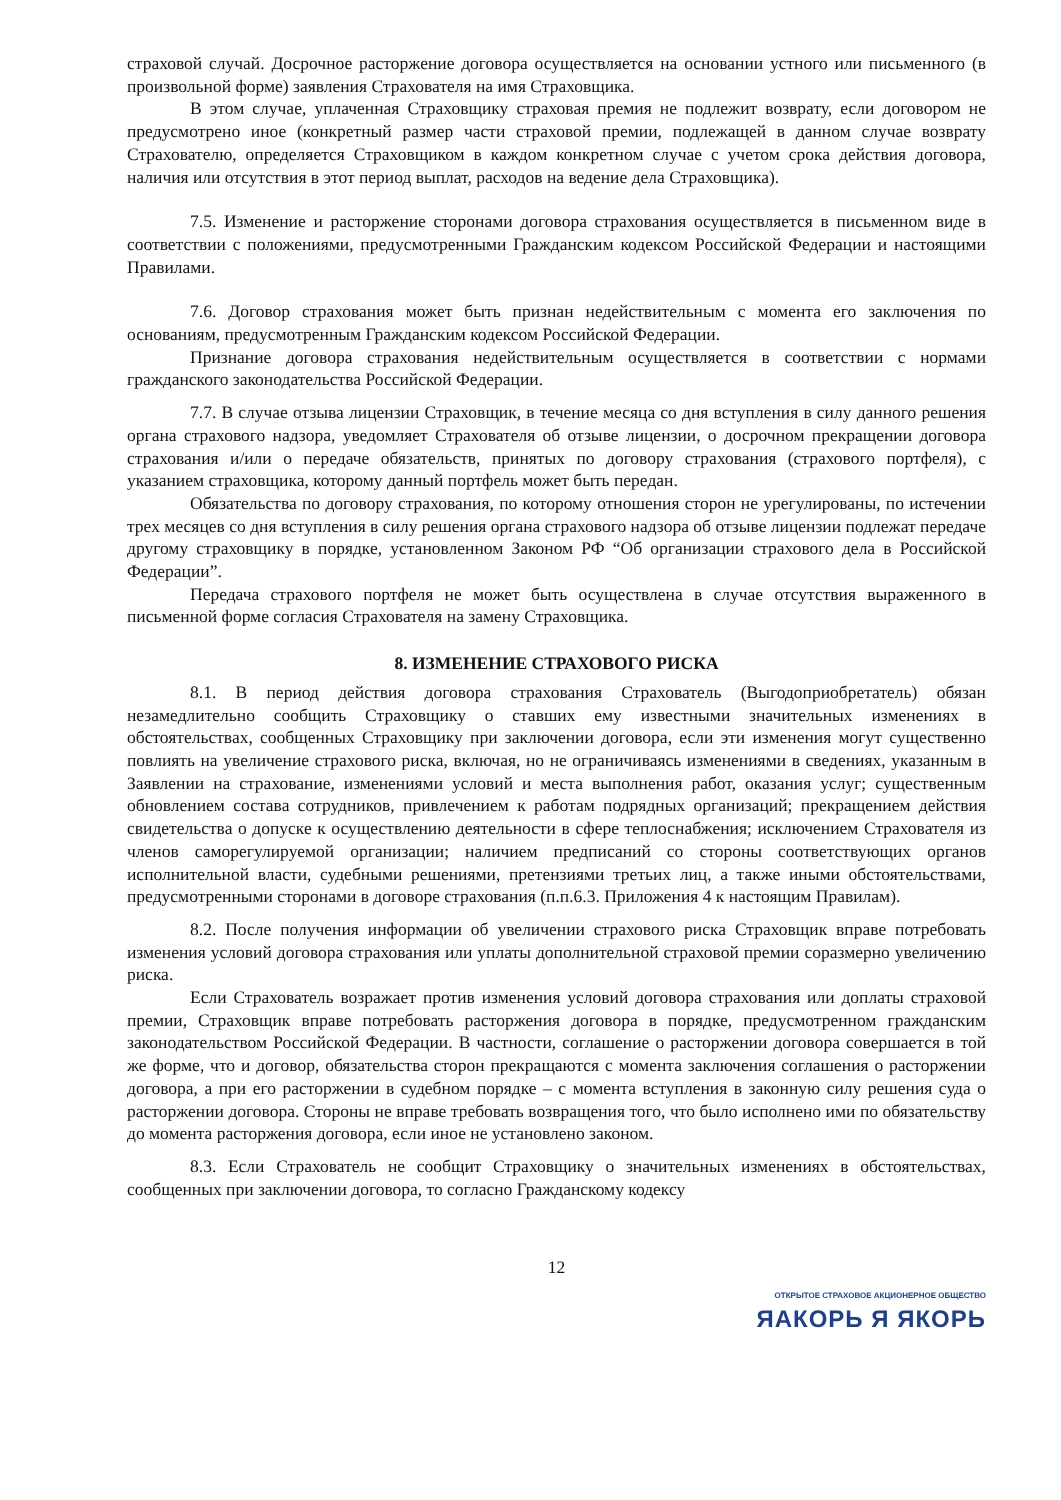страховой случай. Досрочное расторжение договора осуществляется на основании устного или письменного (в произвольной форме) заявления Страхователя на имя Страховщика.
В этом случае, уплаченная Страховщику страховая премия не подлежит возврату, если договором не предусмотрено иное (конкретный размер части страховой премии, подлежащей в данном случае возврату Страхователю, определяется Страховщиком в каждом конкретном случае с учетом срока действия договора, наличия или отсутствия в этот период выплат, расходов на ведение дела Страховщика).
7.5. Изменение и расторжение сторонами договора страхования осуществляется в письменном виде в соответствии с положениями, предусмотренными Гражданским кодексом Российской Федерации и настоящими Правилами.
7.6. Договор страхования может быть признан недействительным с момента его заключения по основаниям, предусмотренным Гражданским кодексом Российской Федерации.
Признание договора страхования недействительным осуществляется в соответствии с нормами гражданского законодательства Российской Федерации.
7.7. В случае отзыва лицензии Страховщик, в течение месяца со дня вступления в силу данного решения органа страхового надзора, уведомляет Страхователя об отзыве лицензии, о досрочном прекращении договора страхования и/или о передаче обязательств, принятых по договору страхования (страхового портфеля), с указанием страховщика, которому данный портфель может быть передан.
Обязательства по договору страхования, по которому отношения сторон не урегулированы, по истечении трех месяцев со дня вступления в силу решения органа страхового надзора об отзыве лицензии подлежат передаче другому страховщику в порядке, установленном Законом РФ “Об организации страхового дела в Российской Федерации”.
Передача страхового портфеля не может быть осуществлена в случае отсутствия выраженного в письменной форме согласия Страхователя на замену Страховщика.
8. ИЗМЕНЕНИЕ СТРАХОВОГО РИСКА
8.1. В период действия договора страхования Страхователь (Выгодоприобретатель) обязан незамедлительно сообщить Страховщику о ставших ему известными значительных изменениях в обстоятельствах, сообщенных Страховщику при заключении договора, если эти изменения могут существенно повлиять на увеличение страхового риска, включая, но не ограничиваясь изменениями в сведениях, указанным в Заявлении на страхование, изменениями условий и места выполнения работ, оказания услуг; существенным обновлением состава сотрудников, привлечением к работам подрядных организаций; прекращением действия свидетельства о допуске к осуществлению деятельности в сфере теплоснабжения; исключением Страхователя из членов саморегулируемой организации; наличием предписаний со стороны соответствующих органов исполнительной власти, судебными решениями, претензиями третьих лиц, а также иными обстоятельствами, предусмотренными сторонами в договоре страхования (п.п.6.3. Приложения 4 к настоящим Правилам).
8.2. После получения информации об увеличении страхового риска Страховщик вправе потребовать изменения условий договора страхования или уплаты дополнительной страховой премии соразмерно увеличению риска.
Если Страхователь возражает против изменения условий договора страхования или доплаты страховой премии, Страховщик вправе потребовать расторжения договора в порядке, предусмотренном гражданским законодательством Российской Федерации. В частности, соглашение о расторжении договора совершается в той же форме, что и договор, обязательства сторон прекращаются с момента заключения соглашения о расторжении договора, а при его расторжении в судебном порядке – с момента вступления в законную силу решения суда о расторжении договора. Стороны не вправе требовать возвращения того, что было исполнено ими по обязательству до момента расторжения договора, если иное не установлено законом.
8.3. Если Страхователь не сообщит Страховщику о значительных изменениях в обстоятельствах, сообщенных при заключении договора, то согласно Гражданскому кодексу
12
ОТКРЫТОЕ СТРАХОВОЕ АКЦИОНЕРНОЕ ОБЩЕСТВО
ЯАКОРЬ Я ЯКОРЬ